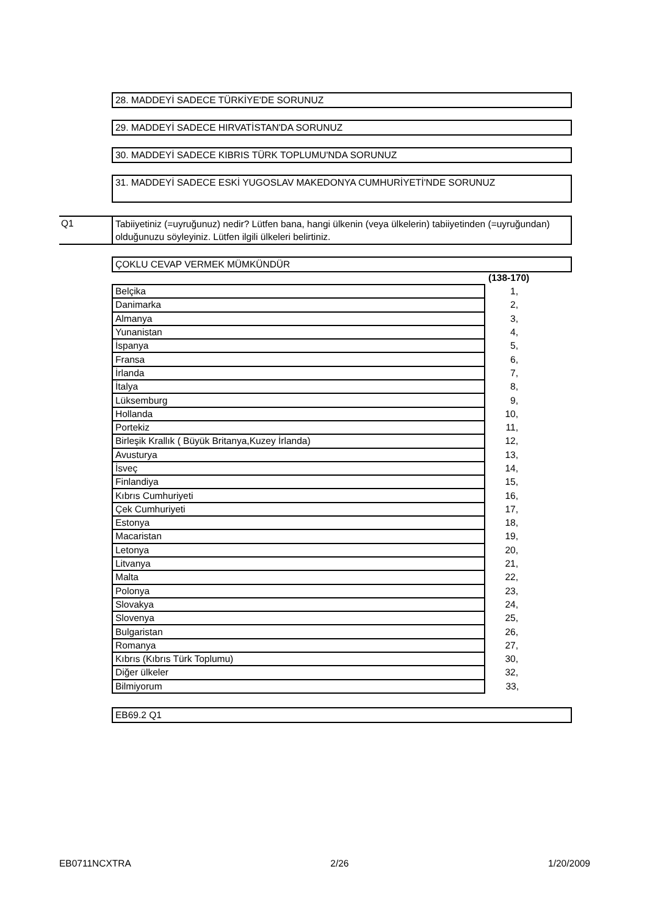28. MADDEYİ SADECE TÜRKİYE'DE SORUNUZ
29. MADDEYİ SADECE HIRVATİSTAN'DA SORUNUZ
30. MADDEYİ SADECE KIBRIS TÜRK TOPLUMU'NDA SORUNUZ
31. MADDEYİ SADECE ESKİ YUGOSLAV MAKEDONYA CUMHURİYETİ'NDE SORUNUZ
Q1 Tabiiyetiniz (=uyruğunuz) nedir? Lütfen bana, hangi ülkenin (veya ülkelerin) tabiiyetinden (=uyruğundan) olduğunuzu söyleyiniz. Lütfen ilgili ülkeleri belirtiniz.
ÇOKLU CEVAP VERMEK MÜMKÜNDÜR
(138-170)
| Belçika | 1, |
| Danimarka | 2, |
| Almanya | 3, |
| Yunanistan | 4, |
| İspanya | 5, |
| Fransa | 6, |
| İrlanda | 7, |
| İtalya | 8, |
| Lüksemburg | 9, |
| Hollanda | 10, |
| Portekiz | 11, |
| Birleşik Krallık ( Büyük Britanya,Kuzey İrlanda) | 12, |
| Avusturya | 13, |
| İsveç | 14, |
| Finlandiya | 15, |
| Kıbrıs Cumhuriyeti | 16, |
| Çek Cumhuriyeti | 17, |
| Estonya | 18, |
| Macaristan | 19, |
| Letonya | 20, |
| Litvanya | 21, |
| Malta | 22, |
| Polonya | 23, |
| Slovakya | 24, |
| Slovenya | 25, |
| Bulgaristan | 26, |
| Romanya | 27, |
| Kıbrıs (Kıbrıs Türk Toplumu) | 30, |
| Diğer ülkeler | 32, |
| Bilmiyorum | 33, |
EB69.2 Q1
EB0711NCXTRA 2/26 1/20/2009